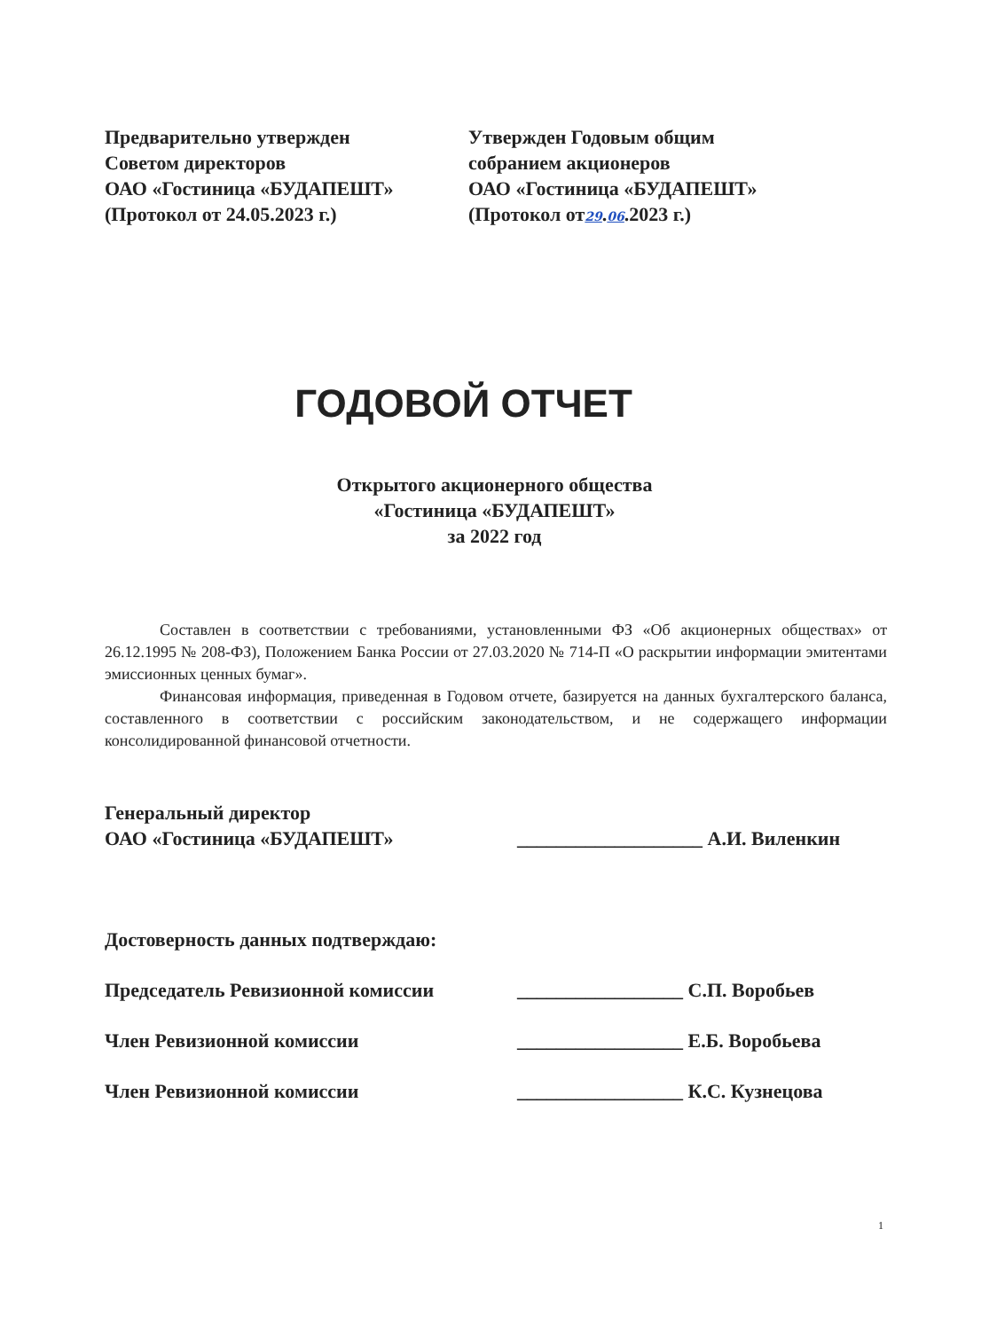Предварительно утвержден
Советом директоров
ОАО «Гостиница «БУДАПЕШТ»
(Протокол от 24.05.2023 г.)
Утвержден Годовым общим
собранием акционеров
ОАО «Гостиница «БУДАПЕШТ»
(Протокол от29.06.2023 г.)
ГОДОВОЙ ОТЧЕТ
Открытого акционерного общества
«Гостиница «БУДАПЕШТ»
за 2022 год
Составлен в соответствии с требованиями, установленными ФЗ «Об акционерных обществах» от 26.12.1995 № 208-ФЗ), Положением Банка России от 27.03.2020 № 714-П «О раскрытии информации эмитентами эмиссионных ценных бумаг».
Финансовая информация, приведенная в Годовом отчете, базируется на данных бухгалтерского баланса, составленного в соответствии с российским законодательством, и не содержащего информации консолидированной финансовой отчетности.
Генеральный директор
ОАО «Гостиница «БУДАПЕШТ»
___________________ А.И. Виленкин
Достоверность данных подтверждаю:
Председатель Ревизионной комиссии _________________ С.П. Воробьев
Член Ревизионной комиссии _________________ Е.Б. Воробьева
Член Ревизионной комиссии _________________ К.С. Кузнецова
1